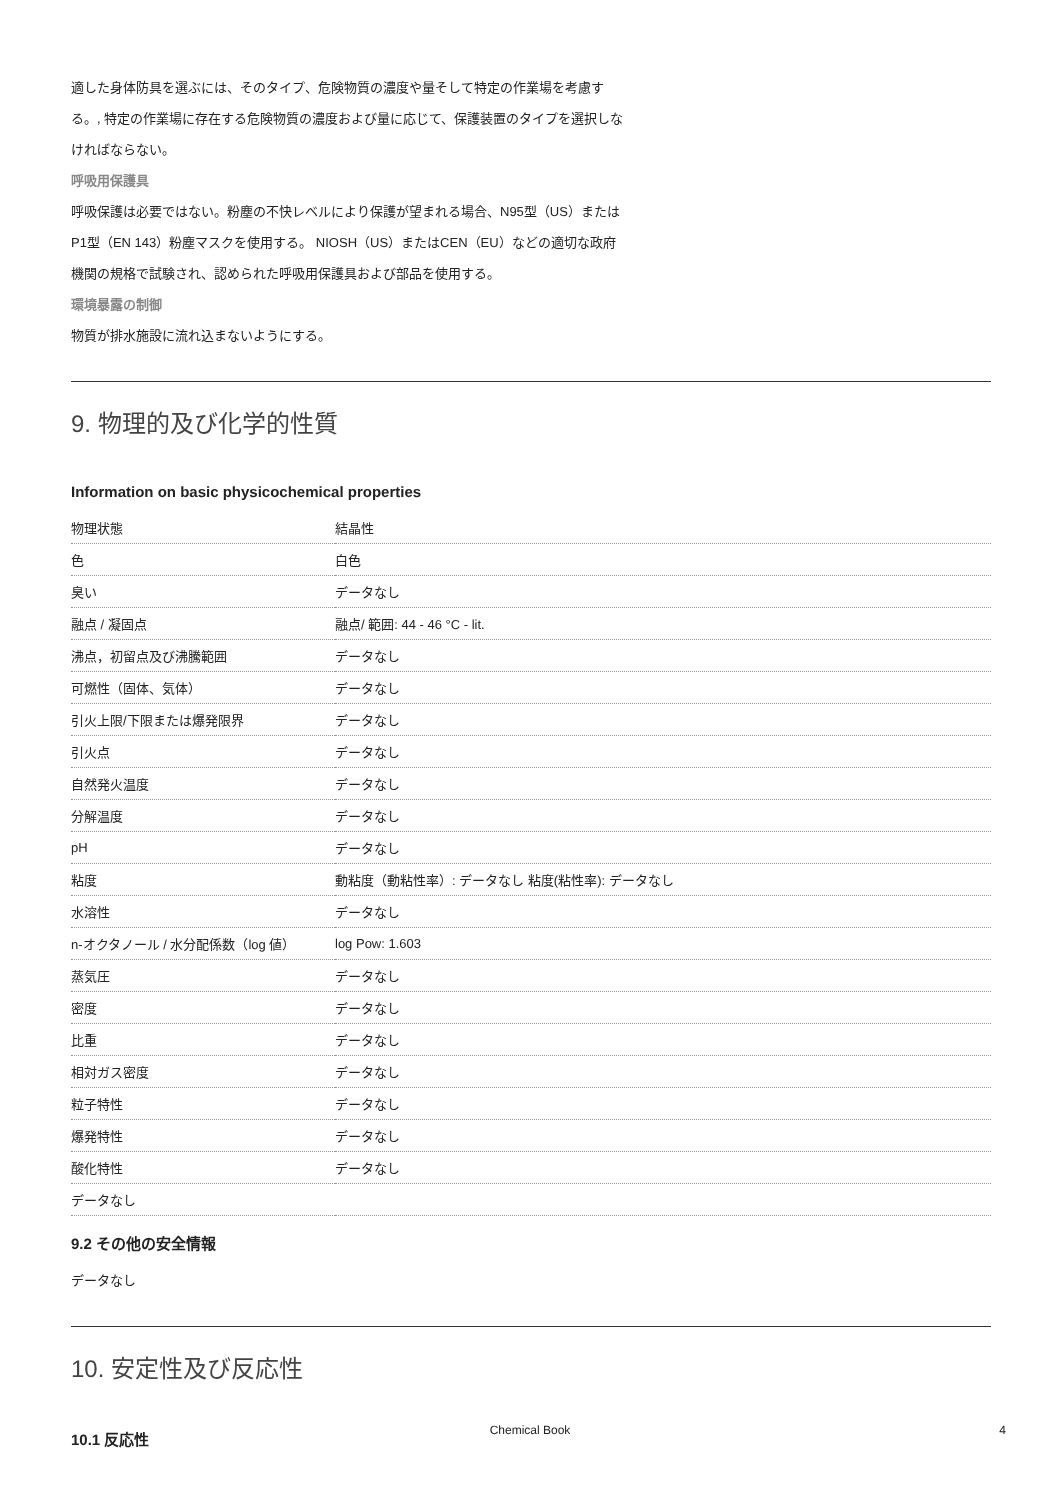適した身体防具を選ぶには、そのタイプ、危険物質の濃度や量そして特定の作業場を考慮す
る。, 特定の作業場に存在する危険物質の濃度および量に応じて、保護装置のタイプを選択しな
ければならない。
呼吸用保護具
呼吸保護は必要ではない。粉塵の不快レベルにより保護が望まれる場合、N95型（US）または
P1型（EN 143）粉塵マスクを使用する。 NIOSH（US）またはCEN（EU）などの適切な政府
機関の規格で試験され、認められた呼吸用保護具および部品を使用する。
環境暴露の制御
物質が排水施設に流れ込まないようにする。
9. 物理的及び化学的性質
Information on basic physicochemical properties
| 物理状態 | 結晶性 |
| 色 | 白色 |
| 臭い | データなし |
| 融点 / 凝固点 | 融点/ 範囲: 44 - 46 °C - lit. |
| 沸点，初留点及び沸騰範囲 | データなし |
| 可燃性（固体、気体） | データなし |
| 引火上限/下限または爆発限界 | データなし |
| 引火点 | データなし |
| 自然発火温度 | データなし |
| 分解温度 | データなし |
| pH | データなし |
| 粘度 | 動粘度（動粘性率）: データなし 粘度(粘性率): データなし |
| 水溶性 | データなし |
| n-オクタノール / 水分配係数（log 値） | log Pow: 1.603 |
| 蒸気圧 | データなし |
| 密度 | データなし |
| 比重 | データなし |
| 相対ガス密度 | データなし |
| 粒子特性 | データなし |
| 爆発特性 | データなし |
| 酸化特性 | データなし |
| データなし | |
9.2 その他の安全情報
データなし
10. 安定性及び反応性
10.1 反応性
Chemical Book 4